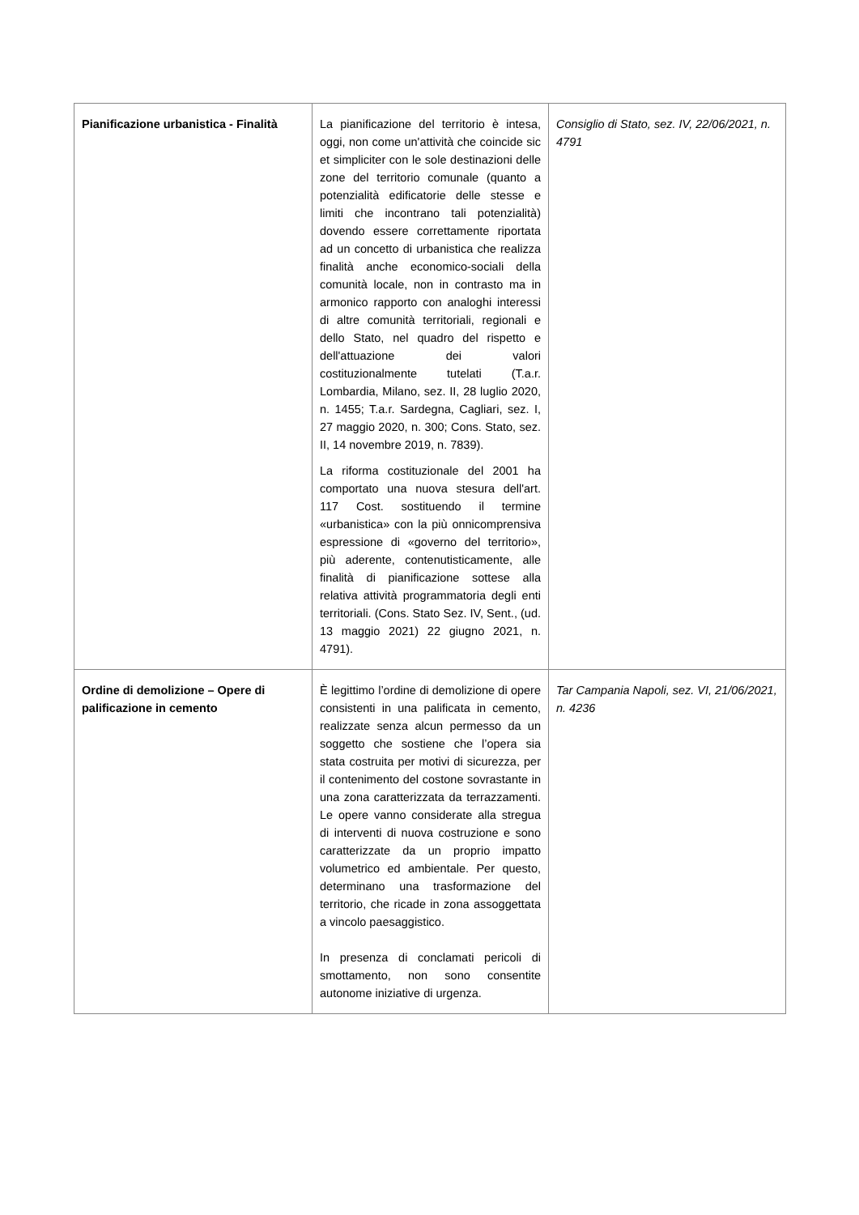| Pianificazione urbanistica - Finalità | La pianificazione del territorio è intesa, oggi, non come un'attività che coincide sic et simpliciter con le sole destinazioni delle zone del territorio comunale (quanto a potenzialità edificatorie delle stesse e limiti che incontrano tali potenzialità) dovendo essere correttamente riportata ad un concetto di urbanistica che realizza finalità anche economico-sociali della comunità locale, non in contrasto ma in armonico rapporto con analoghi interessi di altre comunità territoriali, regionali e dello Stato, nel quadro del rispetto e dell'attuazione dei valori costituzionalmente tutelati (T.a.r. Lombardia, Milano, sez. II, 28 luglio 2020, n. 1455; T.a.r. Sardegna, Cagliari, sez. I, 27 maggio 2020, n. 300; Cons. Stato, sez. II, 14 novembre 2019, n. 7839). La riforma costituzionale del 2001 ha comportato una nuova stesura dell'art. 117 Cost. sostituendo il termine «urbanistica» con la più onnicomprensiva espressione di «governo del territorio», più aderente, contenutisticamente, alle finalità di pianificazione sottese alla relativa attività programmatoria degli enti territoriali. (Cons. Stato Sez. IV, Sent., (ud. 13 maggio 2021) 22 giugno 2021, n. 4791). | Consiglio di Stato, sez. IV, 22/06/2021, n. 4791 |
| Ordine di demolizione – Opere di palificazione in cemento | È legittimo l’ordine di demolizione di opere consistenti in una palificata in cemento, realizzate senza alcun permesso da un soggetto che sostiene che l’opera sia stata costruita per motivi di sicurezza, per il contenimento del costone sovrastante in una zona caratterizzata da terrazzamenti. Le opere vanno considerate alla stregua di interventi di nuova costruzione e sono caratterizzate da un proprio impatto volumetrico ed ambientale. Per questo, determinano una trasformazione del territorio, che ricade in zona assoggettata a vincolo paesaggistico. In presenza di conclamati pericoli di smottamento, non sono consentite autonome iniziative di urgenza. | Tar Campania Napoli, sez. VI, 21/06/2021, n. 4236 |